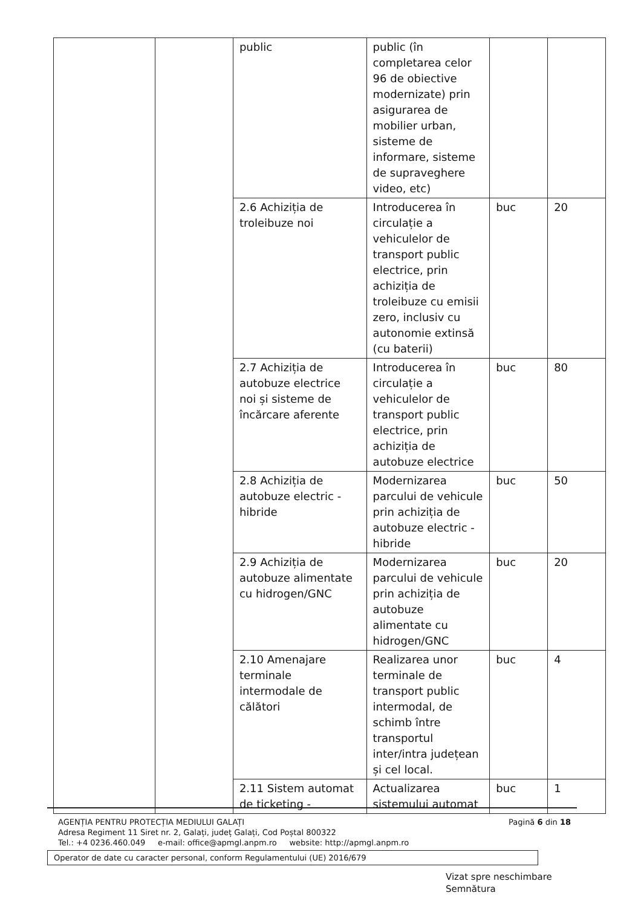| | | public | public (în completarea celor 96 de obiective modernizate) prin asigurarea de mobilier urban, sisteme de informare, sisteme de supraveghere video, etc) | | |
| | | 2.6 Achiziția de troleibuze noi | Introducerea în circulație a vehiculelor de transport public electrice, prin achiziția de troleibuze cu emisii zero, inclusiv cu autonomie extinsă (cu baterii) | buc | 20 |
| | | 2.7 Achiziția de autobuze electrice noi și sisteme de încărcare aferente | Introducerea în circulație a vehiculelor de transport public electrice, prin achiziția de autobuze electrice | buc | 80 |
| | | 2.8 Achiziția de autobuze electric - hibride | Modernizarea parcului de vehicule prin achiziția de autobuze electric - hibride | buc | 50 |
| | | 2.9 Achiziția de autobuze alimentate cu hidrogen/GNC | Modernizarea parcului de vehicule prin achiziția de autobuze alimentate cu hidrogen/GNC | buc | 20 |
| | | 2.10 Amenajare terminale intermodale de călători | Realizarea unor terminale de transport public intermodal, de schimb între transportul inter/intra județean și cel local. | buc | 4 |
| | | 2.11 Sistem automat de ticketing - | Actualizarea sistemului automat | buc | 1 |
Pagină 6 din 18 AGENȚIA PENTRU PROTECȚIA MEDIULUI GALAȚI
Adresa Regiment 11 Siret nr. 2, Galați, județ Galați, Cod Poștal 800322
Tel.: +4 0236.460.049 e-mail: office@apmgl.anpm.ro website: http://apmgl.anpm.ro
Operator de date cu caracter personal, conform Regulamentului (UE) 2016/679
Vizat spre neschimbare
Semnătura